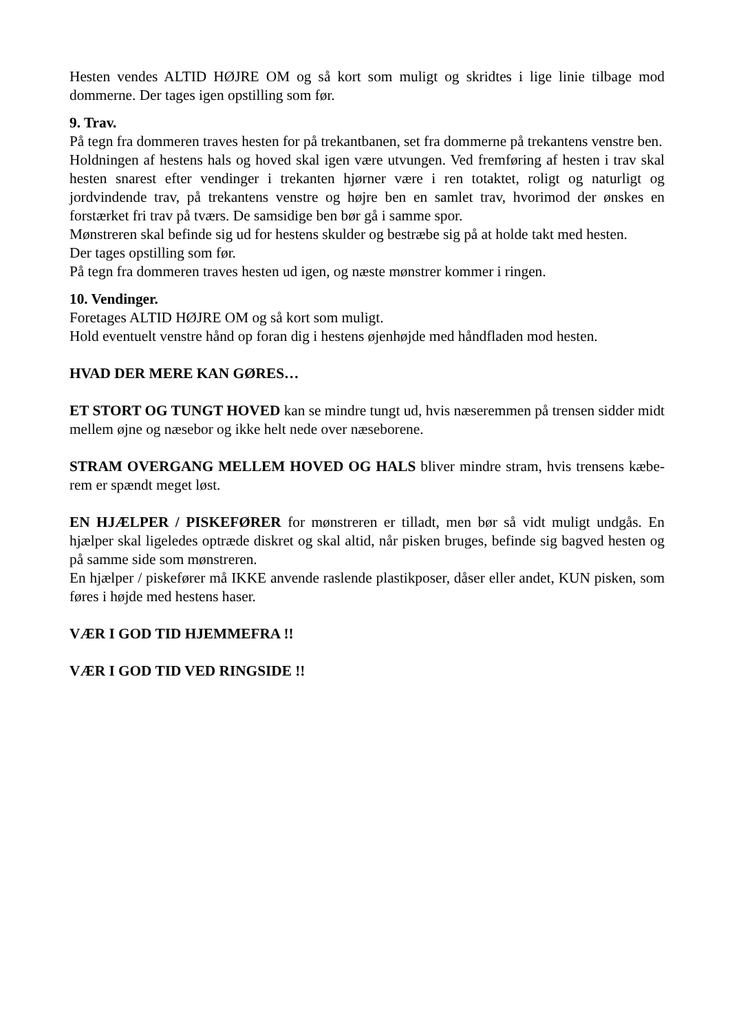Hesten vendes ALTID HØJRE OM og så kort som muligt og skridtes i lige linie tilbage mod dommerne. Der tages igen opstilling som før.
9. Trav.
På tegn fra dommeren traves hesten for på trekantbanen, set fra dommerne på trekantens venstre ben.
Holdningen af hestens hals og hoved skal igen være utvungen. Ved fremføring af hesten i trav skal hesten snarest efter vendinger i trekanten hjørner være i ren totaktet, roligt og naturligt og jordvindende trav, på trekantens venstre og højre ben en samlet trav, hvorimod der ønskes en forstærket fri trav på tværs. De samsidige ben bør gå i samme spor.
Mønstreren skal befinde sig ud for hestens skulder og bestræbe sig på at holde takt med hesten.
Der tages opstilling som før.
På tegn fra dommeren traves hesten ud igen, og næste mønstrer kommer i ringen.
10. Vendinger.
Foretages ALTID HØJRE OM og så kort som muligt.
Hold eventuelt venstre hånd op foran dig i hestens øjenhøjde med håndfladen mod hesten.
HVAD DER MERE KAN GØRES…
ET STORT OG TUNGT HOVED kan se mindre tungt ud, hvis næseremmen på trensen sidder midt mellem øjne og næsebor og ikke helt nede over næseborene.
STRAM OVERGANG MELLEM HOVED OG HALS bliver mindre stram, hvis trensens kæbe-rem er spændt meget løst.
EN HJÆLPER / PISKEFØRER for mønstreren er tilladt, men bør så vidt muligt undgås. En hjælper skal ligeledes optræde diskret og skal altid, når pisken bruges, befinde sig bagved hesten og på samme side som mønstreren.
En hjælper / piskefører må IKKE anvende raslende plastikposer, dåser eller andet, KUN pisken, som føres i højde med hestens haser.
VÆR I GOD TID HJEMMEFRA !!
VÆR I GOD TID VED RINGSIDE !!